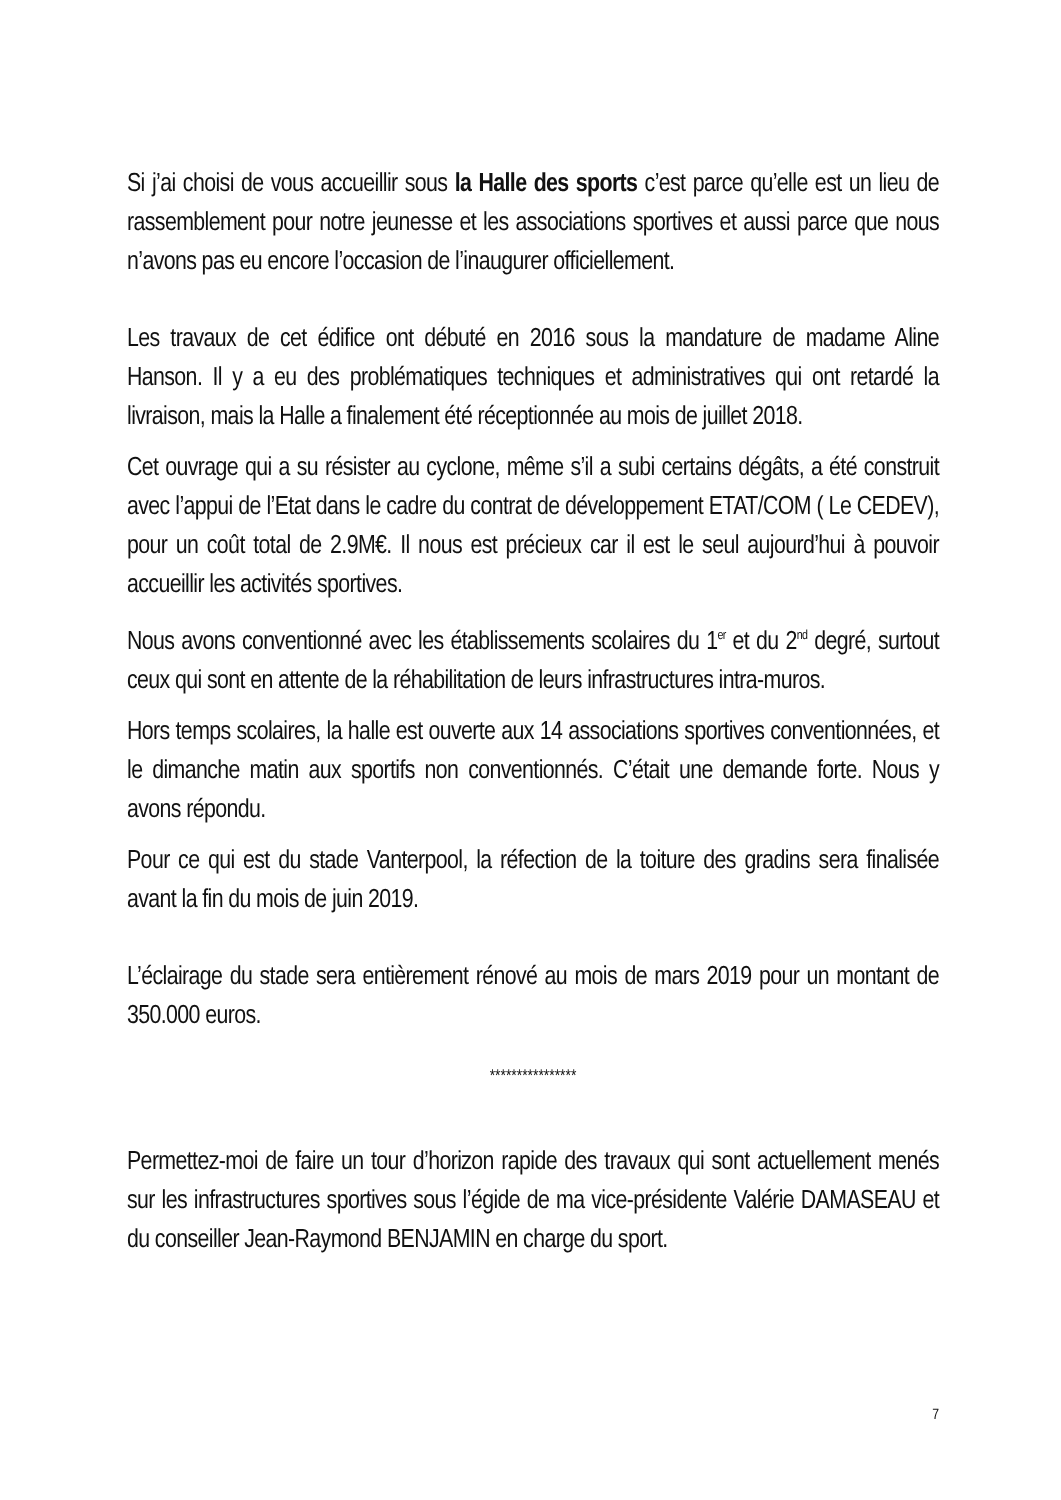Si j’ai choisi de vous accueillir sous la Halle des sports c’est parce qu’elle est un lieu de rassemblement pour notre jeunesse et les associations sportives et aussi parce que nous n’avons pas eu encore l’occasion de l’inaugurer officiellement.
Les travaux de cet édifice ont débuté en 2016 sous la mandature de madame Aline Hanson. Il y a eu des problématiques techniques et administratives qui ont retardé la livraison, mais la Halle a finalement été réceptionnée au mois de juillet 2018.
Cet ouvrage qui a su résister au cyclone, même s’il a subi certains dégâts, a été construit avec l’appui de l’Etat dans le cadre du contrat de développement ETAT/COM ( Le CEDEV), pour un coût total de 2.9M€. Il nous est précieux car il est le seul aujourd’hui à pouvoir accueillir les activités sportives.
Nous avons conventionné avec les établissements scolaires du 1<sup>er</sup> et du 2<sup>nd</sup> degré, surtout ceux qui sont en attente de la réhabilitation de leurs infrastructures intra-muros.
Hors temps scolaires, la halle est ouverte aux 14 associations sportives conventionnées, et le dimanche matin aux sportifs non conventionnés. C’était une demande forte. Nous y avons répondu.
Pour ce qui est du stade Vanterpool, la réfection de la toiture des gradins sera finalisée avant la fin du mois de juin 2019.
L’éclairage du stade sera entièrement rénové au mois de mars 2019 pour un montant de 350.000 euros.
****************
Permettez-moi de faire un tour d’horizon rapide des travaux qui sont actuellement menés sur les infrastructures sportives sous l’égide de ma vice-présidente Valérie DAMASEAU et du conseiller Jean-Raymond BENJAMIN en charge du sport.
7